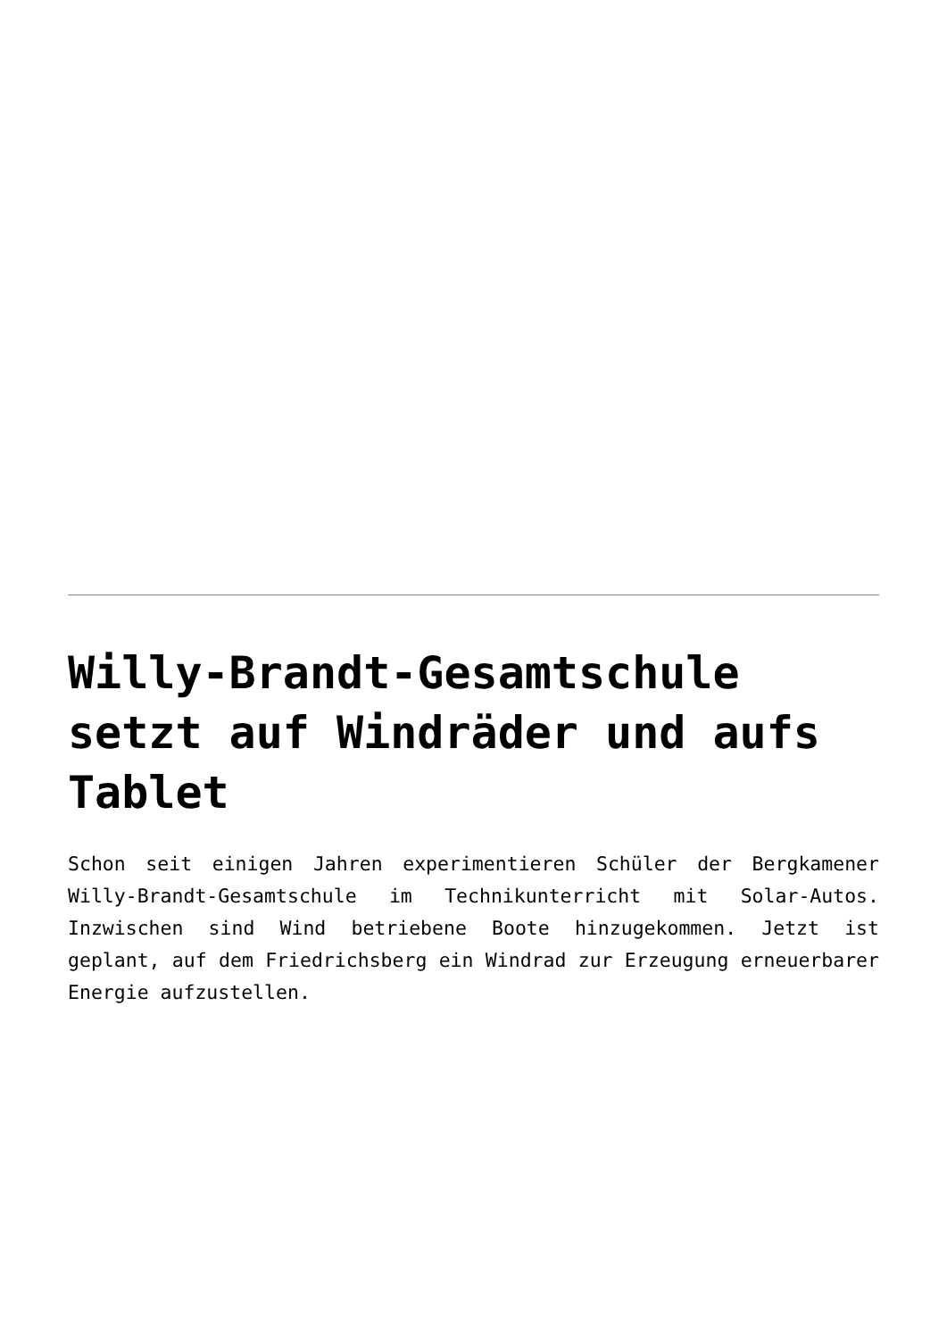Willy-Brandt-Gesamtschule setzt auf Windräder und aufs Tablet
Schon seit einigen Jahren experimentieren Schüler der Bergkamener Willy-Brandt-Gesamtschule im Technikunterricht mit Solar-Autos. Inzwischen sind Wind betriebene Boote hinzugekommen. Jetzt ist geplant, auf dem Friedrichsberg ein Windrad zur Erzeugung erneuerbarer Energie aufzustellen.